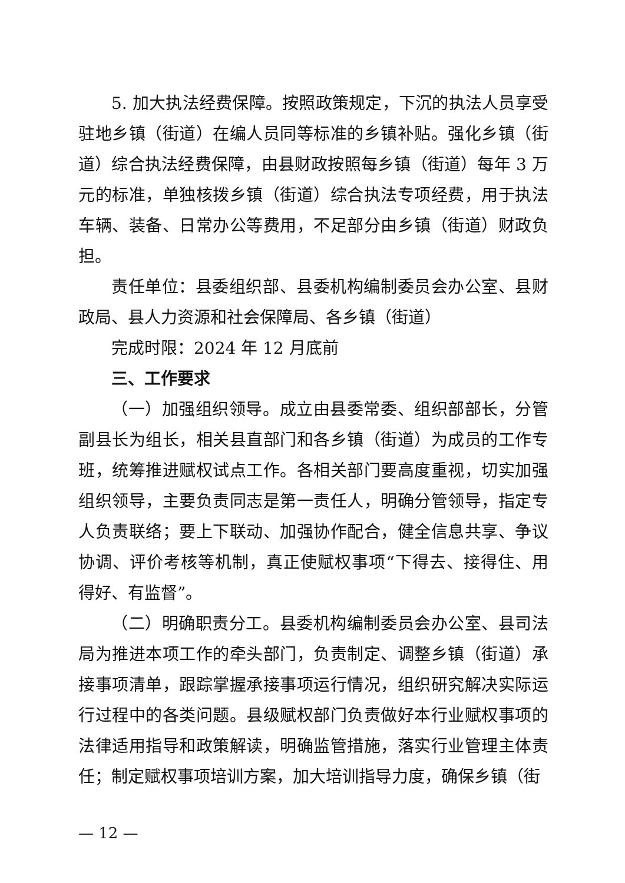5. 加大执法经费保障。按照政策规定，下沉的执法人员享受驻地乡镇（街道）在编人员同等标准的乡镇补贴。强化乡镇（街道）综合执法经费保障，由县财政按照每乡镇（街道）每年 3 万元的标准，单独核拨乡镇（街道）综合执法专项经费，用于执法车辆、装备、日常办公等费用，不足部分由乡镇（街道）财政负担。
责任单位：县委组织部、县委机构编制委员会办公室、县财政局、县人力资源和社会保障局、各乡镇（街道）
完成时限：2024 年 12 月底前
三、工作要求
（一）加强组织领导。成立由县委常委、组织部部长，分管副县长为组长，相关县直部门和各乡镇（街道）为成员的工作专班，统筹推进赋权试点工作。各相关部门要高度重视，切实加强组织领导，主要负责同志是第一责任人，明确分管领导，指定专人负责联络；要上下联动、加强协作配合，健全信息共享、争议协调、评价考核等机制，真正使赋权事项“下得去、接得住、用得好、有监督”。
（二）明确职责分工。县委机构编制委员会办公室、县司法局为推进本项工作的牵头部门，负责制定、调整乡镇（街道）承接事项清单，跟踪掌握承接事项运行情况，组织研究解决实际运行过程中的各类问题。县级赋权部门负责做好本行业赋权事项的法律适用指导和政策解读，明确监管措施，落实行业管理主体责任；制定赋权事项培训方案，加大培训指导力度，确保乡镇（街
— 12 —